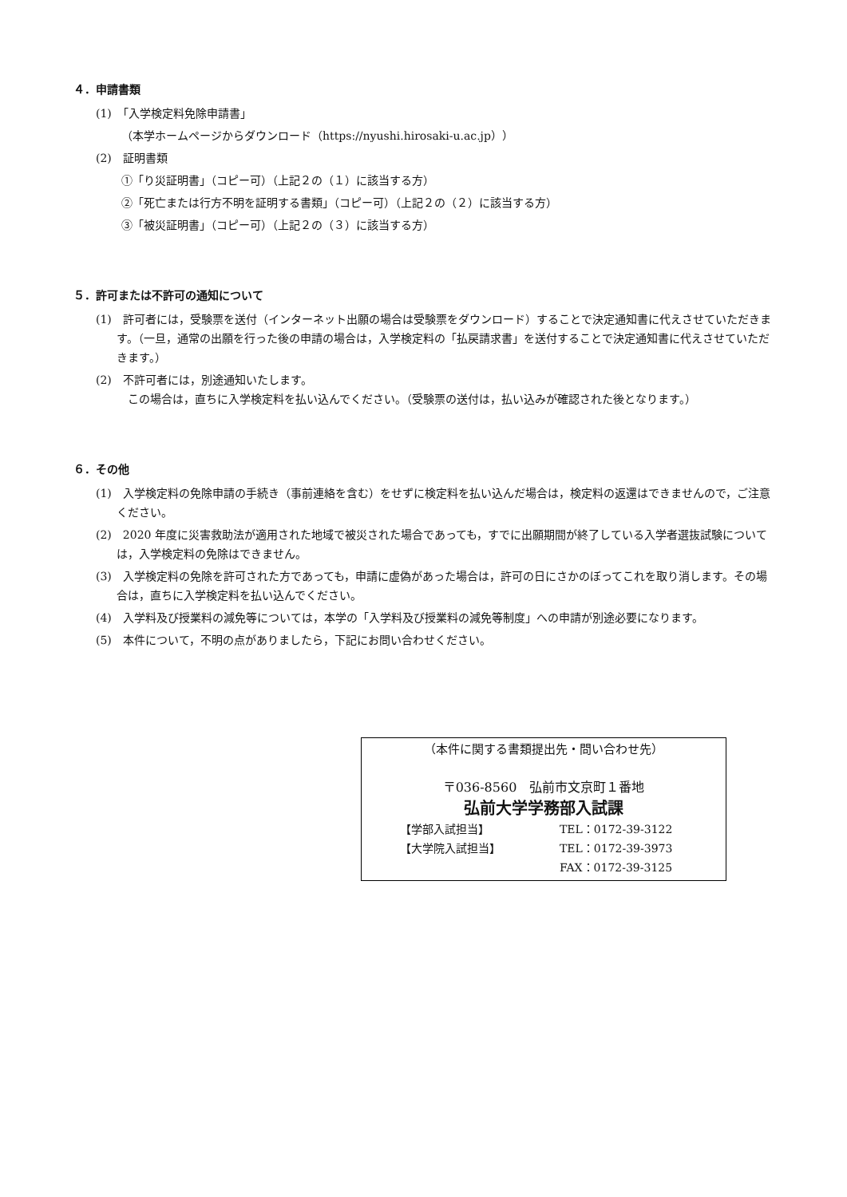４．申請書類
(1)　「入学検定料免除申請書」
（本学ホームページからダウンロード（https://nyushi.hirosaki-u.ac.jp））
(2)　証明書類
①「り災証明書」（コピー可）（上記２の（１）に該当する方）
②「死亡または行方不明を証明する書類」（コピー可）（上記２の（２）に該当する方）
③「被災証明書」（コピー可）（上記２の（３）に該当する方）
５．許可または不許可の通知について
(1)　許可者には，受験票を送付（インターネット出願の場合は受験票をダウンロード）することで決定通知書に代えさせていただきます。（一旦，通常の出願を行った後の申請の場合は，入学検定料の「払戻請求書」を送付することで決定通知書に代えさせていただきます。）
(2)　不許可者には，別途通知いたします。
　この場合は，直ちに入学検定料を払い込んでください。（受験票の送付は，払い込みが確認された後となります。）
６．その他
(1)　入学検定料の免除申請の手続き（事前連絡を含む）をせずに検定料を払い込んだ場合は，検定料の返還はできませんので，ご注意ください。
(2)　2020 年度に災害救助法が適用された地域で被災された場合であっても，すでに出願期間が終了している入学者選抜試験については，入学検定料の免除はできません。
(3)　入学検定料の免除を許可された方であっても，申請に虚偽があった場合は，許可の日にさかのぼってこれを取り消します。その場合は，直ちに入学検定料を払い込んでください。
(4)　入学料及び授業料の減免等については，本学の「入学料及び授業料の減免等制度」への申請が別途必要になります。
(5)　本件について，不明の点がありましたら，下記にお問い合わせください。
（本件に関する書類提出先・問い合わせ先）
〒036-8560　弘前市文京町１番地
弘前大学学務部入試課
【学部入試担当】 TEL：0172-39-3122
【大学院入試担当】 TEL：0172-39-3973
FAX：0172-39-3125